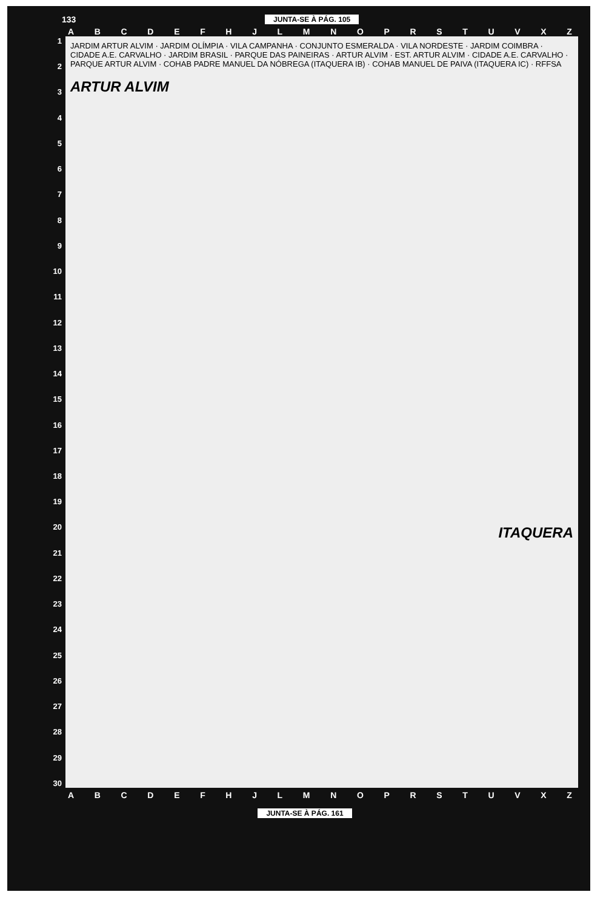133 JUNTA-SE À PÁG. 105
ABCDEFHJLMNOPRSTUVXZ
123456789
10
11
12
13
14
15
16
17
18
19
20
21
22
23
24
25
26
27
28
29
30
JARDIM ARTUR ALVIM · JARDIM OLÍMPIA · VILA CAMPANHA · CONJUNTO ESMERALDA · VILA NORDESTE · JARDIM COIMBRA · CIDADE A.E. CARVALHO · JARDIM BRASIL · PARQUE DAS PAINEIRAS · ARTUR ALVIM · EST. ARTUR ALVIM · CIDADE A.E. CARVALHO · PARQUE ARTUR ALVIM · COHAB PADRE MANUEL DA NÓBREGA (ITAQUERA IB) · COHAB MANUEL DE PAIVA (ITAQUERA IC) · RFFSA
ARTUR ALVIM
ITAQUERA
ABCDEFHJLMNOPRSTUVXZ
JUNTA-SE À PÁG. 161